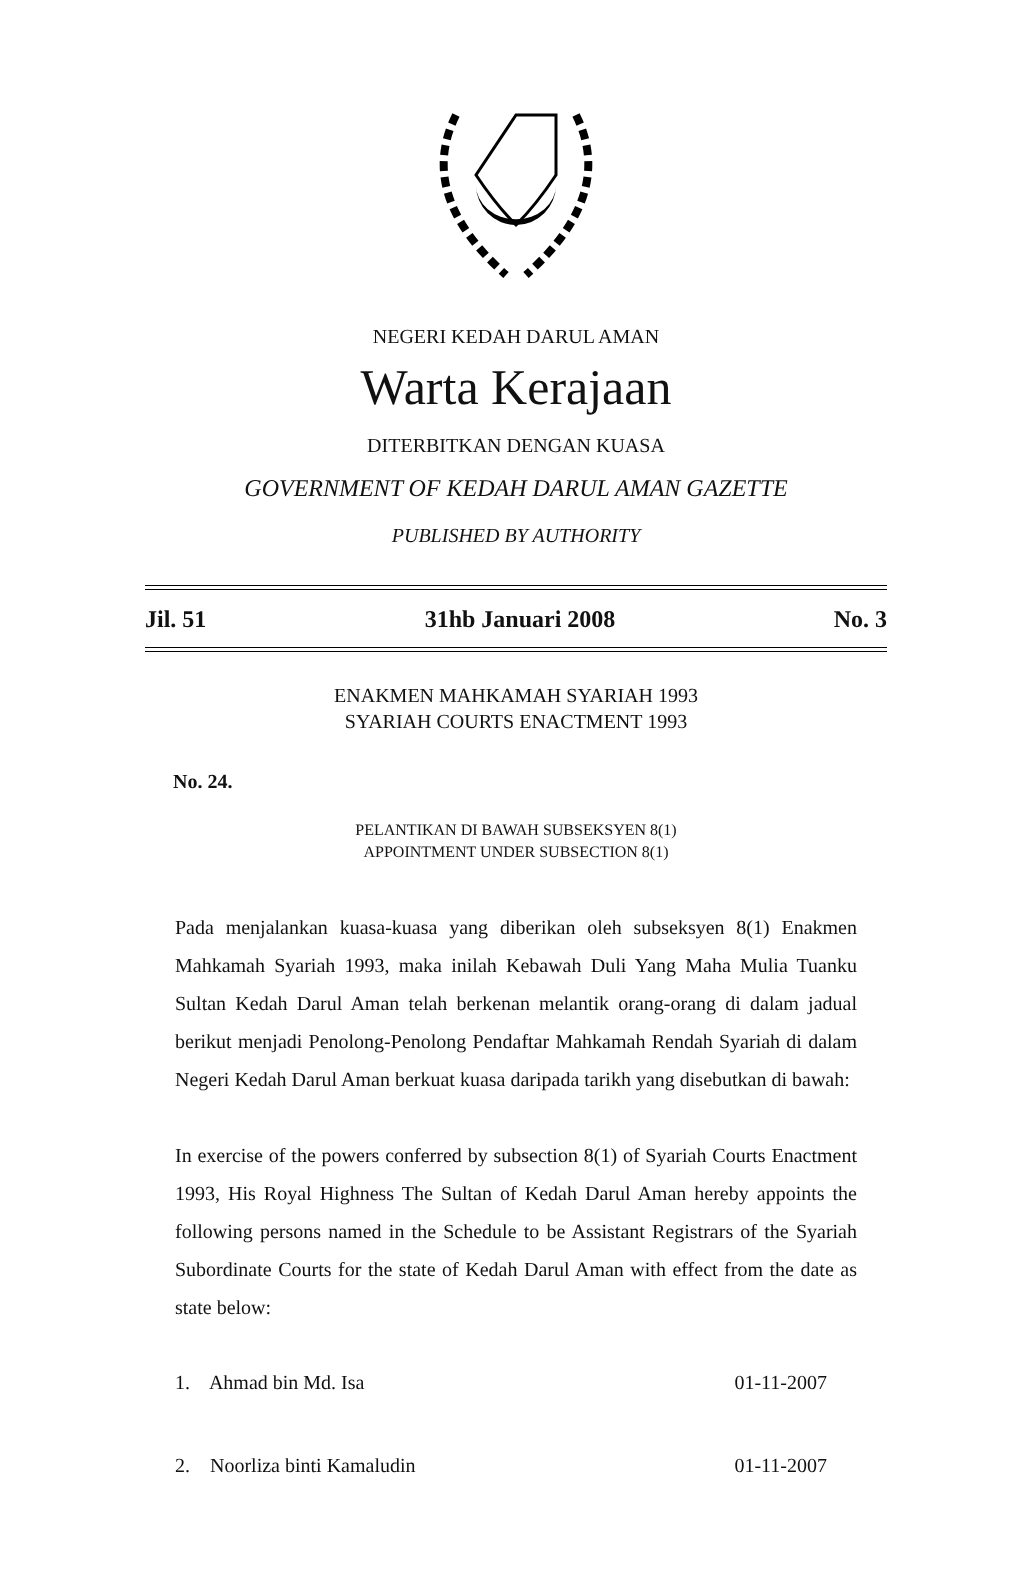NEGERI KEDAH DARUL AMAN
Warta Kerajaan
DITERBITKAN DENGAN KUASA
GOVERNMENT OF KEDAH DARUL AMAN GAZETTE
PUBLISHED BY AUTHORITY
Jil. 51 31hb Januari 2008 No. 3
ENAKMEN MAHKAMAH SYARIAH 1993
SYARIAH COURTS ENACTMENT 1993
No. 24.
PELANTIKAN DI BAWAH SUBSEKSYEN 8(1)
APPOINTMENT UNDER SUBSECTION 8(1)
Pada menjalankan kuasa-kuasa yang diberikan oleh subseksyen 8(1) Enakmen Mahkamah Syariah 1993, maka inilah Kebawah Duli Yang Maha Mulia Tuanku Sultan Kedah Darul Aman telah berkenan melantik orang-orang di dalam jadual berikut menjadi Penolong-Penolong Pendaftar Mahkamah Rendah Syariah di dalam Negeri Kedah Darul Aman berkuat kuasa daripada tarikh yang disebutkan di bawah:
In exercise of the powers conferred by subsection 8(1) of Syariah Courts Enactment 1993, His Royal Highness The Sultan of Kedah Darul Aman hereby appoints the following persons named in the Schedule to be Assistant Registrars of the Syariah Subordinate Courts for the state of Kedah Darul Aman with effect from the date as state below:
1. Ahmad bin Md. Isa 01-11-2007
2. Noorliza binti Kamaludin 01-11-2007